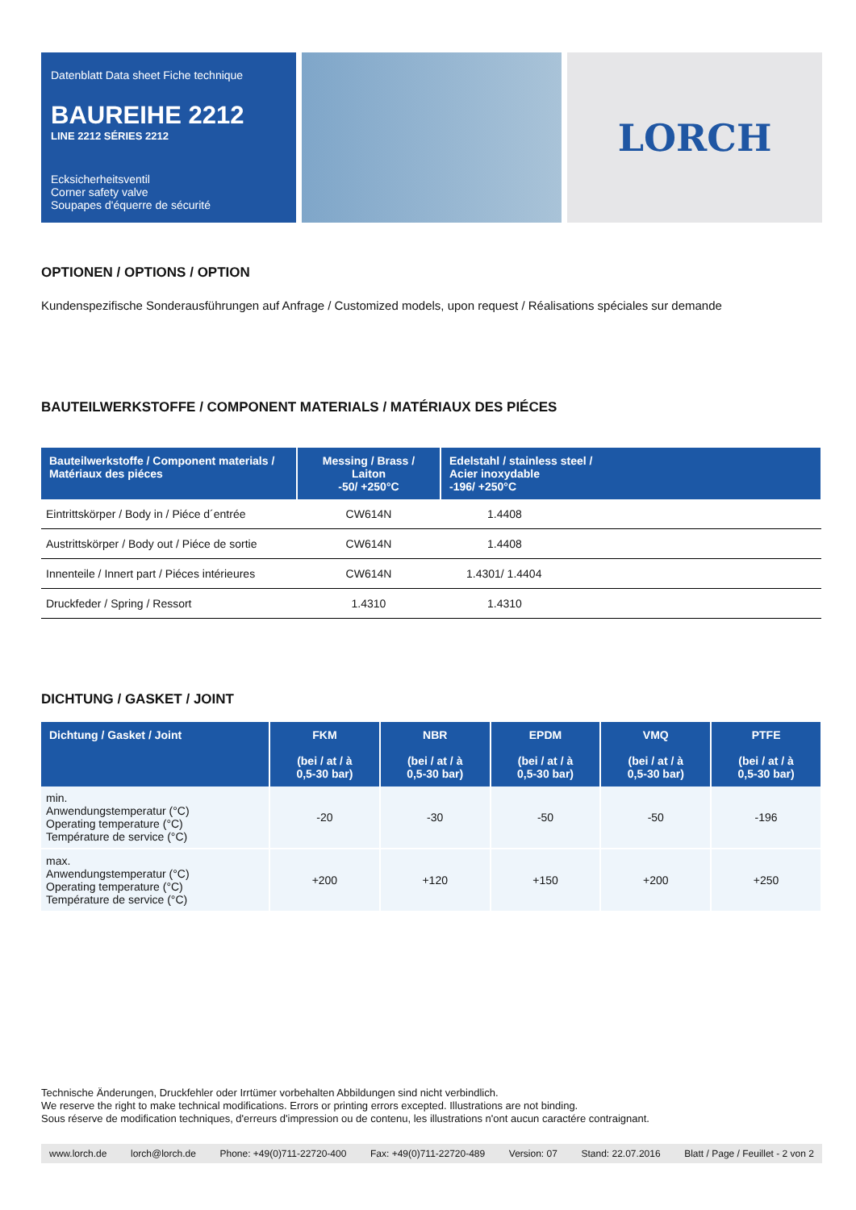Datenblatt Data sheet Fiche technique
BAUREIHE 2212
LINE 2212 SÉRIES 2212
Ecksicherheitsventil
Corner safety valve
Soupapes d'équerre de sécurité
LORCH
OPTIONEN / OPTIONS / OPTION
Kundenspezifische Sonderausführungen auf Anfrage / Customized models, upon request / Réalisations spéciales sur demande
BAUTEILWERKSTOFFE / COMPONENT MATERIALS / MATÉRIAUX DES PIÉCES
| Bauteilwerkstoffe / Component materials / Matériaux des piéces | Messing / Brass / Laiton -50/ +250°C | Edelstahl / stainless steel / Acier inoxydable -196/ +250°C |
| --- | --- | --- |
| Eintrittskörper / Body in / Piéce d´entrée | CW614N | 1.4408 |
| Austrittskörper / Body out / Piéce de sortie | CW614N | 1.4408 |
| Innenteile / Innert part / Piéces intérieures | CW614N | 1.4301/ 1.4404 |
| Druckfeder / Spring / Ressort | 1.4310 | 1.4310 |
DICHTUNG / GASKET / JOINT
| Dichtung / Gasket / Joint | FKM (bei / at / à 0,5-30 bar) | NBR (bei / at / à 0,5-30 bar) | EPDM (bei / at / à 0,5-30 bar) | VMQ (bei / at / à 0,5-30 bar) | PTFE (bei / at / à 0,5-30 bar) |
| --- | --- | --- | --- | --- | --- |
| min. Anwendungstemperatur (°C) Operating temperature (°C) Température de service (°C) | -20 | -30 | -50 | -50 | -196 |
| max. Anwendungstemperatur (°C) Operating temperature (°C) Température de service (°C) | +200 | +120 | +150 | +200 | +250 |
Technische Änderungen, Druckfehler oder Irrtümer vorbehalten Abbildungen sind nicht verbindlich.
We reserve the right to make technical modifications. Errors or printing errors excepted. Illustrations are not binding.
Sous réserve de modification techniques, d'erreurs d'impression ou de contenu, les illustrations n'ont aucun caractére contraignant.
www.lorch.de lorch@lorch.de Phone: +49(0)711-22720-400 Fax: +49(0)711-22720-489 Version: 07 Stand: 22.07.2016 Blatt / Page / Feuillet - 2 von 2